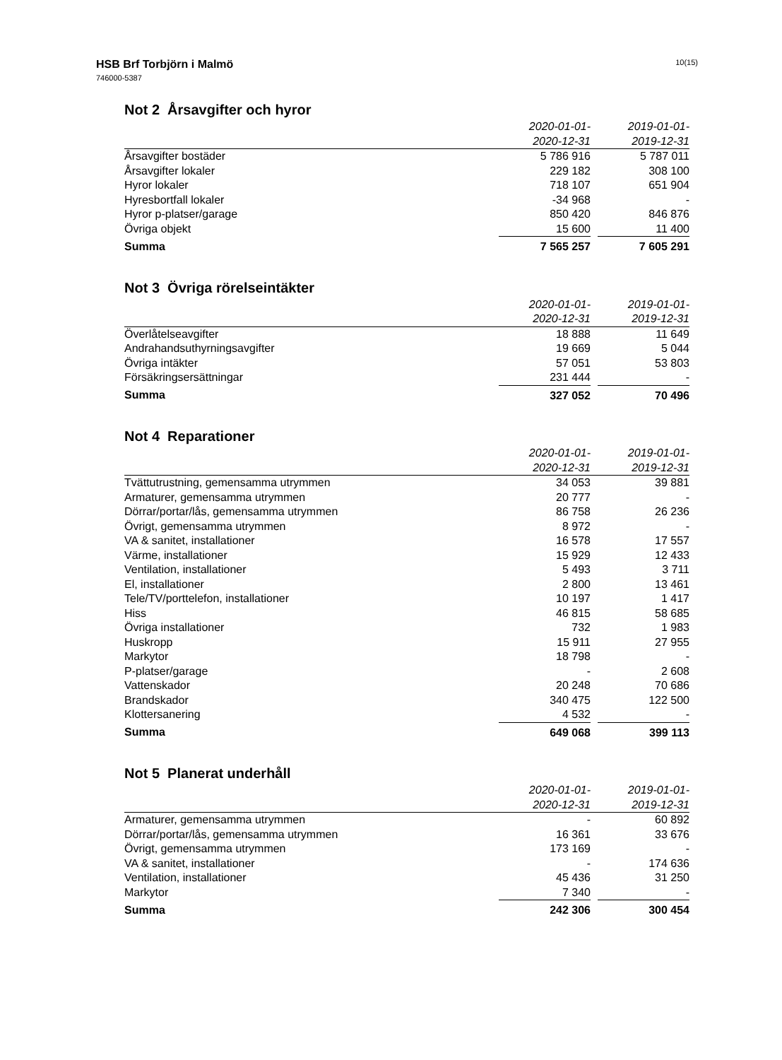HSB Brf Torbjörn i Malmö
746000-5387
10(15)
Not 2 Årsavgifter och hyror
| | 2020-01-01- 2020-12-31 | | 2019-01-01- 2019-12-31 |
| --- | --- | --- | --- |
| Årsavgifter bostäder | 5 786 916 | | 5 787 011 |
| Årsavgifter lokaler | 229 182 | | 308 100 |
| Hyror lokaler | 718 107 | | 651 904 |
| Hyresbortfall lokaler | -34 968 | | - |
| Hyror p-platser/garage | 850 420 | | 846 876 |
| Övriga objekt | 15 600 | | 11 400 |
| Summa | 7 565 257 | | 7 605 291 |
Not 3 Övriga rörelseintäkter
| | 2020-01-01- 2020-12-31 | | 2019-01-01- 2019-12-31 |
| --- | --- | --- | --- |
| Överlåtelseavgifter | 18 888 | | 11 649 |
| Andrahandsuthyrningsavgifter | 19 669 | | 5 044 |
| Övriga intäkter | 57 051 | | 53 803 |
| Försäkringsersättningar | 231 444 | | - |
| Summa | 327 052 | | 70 496 |
Not 4 Reparationer
| | 2020-01-01- 2020-12-31 | | 2019-01-01- 2019-12-31 |
| --- | --- | --- | --- |
| Tvättutrustning, gemensamma utrymmen | 34 053 | | 39 881 |
| Armaturer, gemensamma utrymmen | 20 777 | | - |
| Dörrar/portar/lås, gemensamma utrymmen | 86 758 | | 26 236 |
| Övrigt, gemensamma utrymmen | 8 972 | | - |
| VA & sanitet, installationer | 16 578 | | 17 557 |
| Värme, installationer | 15 929 | | 12 433 |
| Ventilation, installationer | 5 493 | | 3 711 |
| El, installationer | 2 800 | | 13 461 |
| Tele/TV/porttelefon, installationer | 10 197 | | 1 417 |
| Hiss | 46 815 | | 58 685 |
| Övriga installationer | 732 | | 1 983 |
| Huskropp | 15 911 | | 27 955 |
| Markytor | 18 798 | | - |
| P-platser/garage | - | | 2 608 |
| Vattenskador | 20 248 | | 70 686 |
| Brandskador | 340 475 | | 122 500 |
| Klottersanering | 4 532 | | - |
| Summa | 649 068 | | 399 113 |
Not 5 Planerat underhåll
| | 2020-01-01- 2020-12-31 | | 2019-01-01- 2019-12-31 |
| --- | --- | --- | --- |
| Armaturer, gemensamma utrymmen | - | | 60 892 |
| Dörrar/portar/lås, gemensamma utrymmen | 16 361 | | 33 676 |
| Övrigt, gemensamma utrymmen | 173 169 | | - |
| VA & sanitet, installationer | - | | 174 636 |
| Ventilation, installationer | 45 436 | | 31 250 |
| Markytor | 7 340 | | - |
| Summa | 242 306 | | 300 454 |